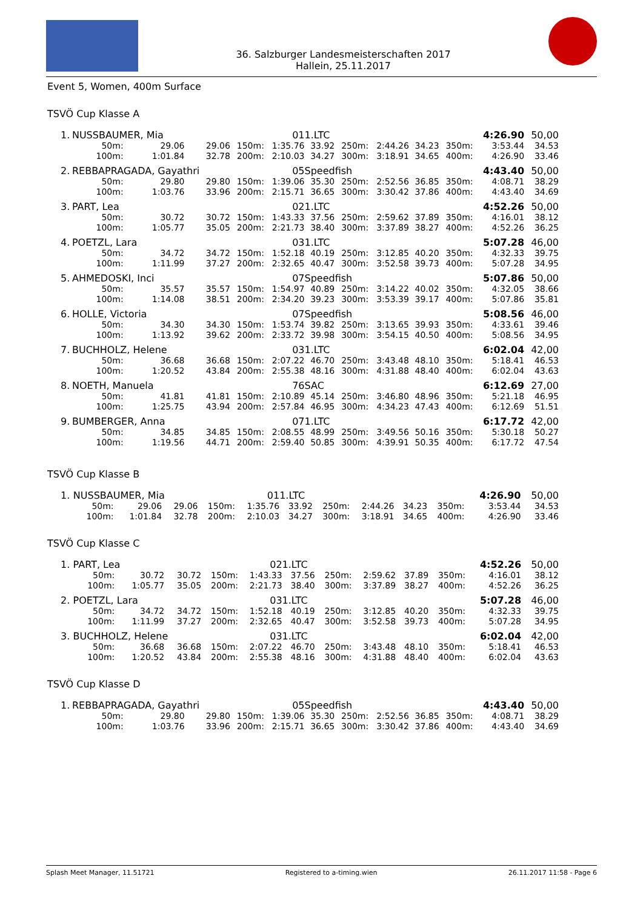36. Salzburger Landesmeisterschaften 2017
Hallein, 25.11.2017
Event 5, Women, 400m Surface
TSVÖ Cup Klasse A
| 1. | NUSSBAUMER, Mia | | | | 01 | 1.LTC | | | | | 4:26.90 | 50,00 |
| | 50m: | 29.06 | 29.06 | 150m: | 1:35.76 | 33.92 | 250m: | 2:44.26 | 34.23 | 350m: | 3:53.44 | 34.53 |
| | 100m: | 1:01.84 | 32.78 | 200m: | 2:10.03 | 34.27 | 300m: | 3:18.91 | 34.65 | 400m: | 4:26.90 | 33.46 |
| 2. | REBBAPRAGADA, Gayathri | | | | 05 | Speedfish | | | | | 4:43.40 | 50,00 |
| | 50m: | 29.80 | 29.80 | 150m: | 1:39.06 | 35.30 | 250m: | 2:52.56 | 36.85 | 350m: | 4:08.71 | 38.29 |
| | 100m: | 1:03.76 | 33.96 | 200m: | 2:15.71 | 36.65 | 300m: | 3:30.42 | 37.86 | 400m: | 4:43.40 | 34.69 |
| 3. | PART, Lea | | | | 02 | 1.LTC | | | | | 4:52.26 | 50,00 |
| | 50m: | 30.72 | 30.72 | 150m: | 1:43.33 | 37.56 | 250m: | 2:59.62 | 37.89 | 350m: | 4:16.01 | 38.12 |
| | 100m: | 1:05.77 | 35.05 | 200m: | 2:21.73 | 38.40 | 300m: | 3:37.89 | 38.27 | 400m: | 4:52.26 | 36.25 |
| 4. | POETZL, Lara | | | | 03 | 1.LTC | | | | | 5:07.28 | 46,00 |
| | 50m: | 34.72 | 34.72 | 150m: | 1:52.18 | 40.19 | 250m: | 3:12.85 | 40.20 | 350m: | 4:32.33 | 39.75 |
| | 100m: | 1:11.99 | 37.27 | 200m: | 2:32.65 | 40.47 | 300m: | 3:52.58 | 39.73 | 400m: | 5:07.28 | 34.95 |
| 5. | AHMEDOSKI, Inci | | | | 07 | Speedfish | | | | | 5:07.86 | 50,00 |
| | 50m: | 35.57 | 35.57 | 150m: | 1:54.97 | 40.89 | 250m: | 3:14.22 | 40.02 | 350m: | 4:32.05 | 38.66 |
| | 100m: | 1:14.08 | 38.51 | 200m: | 2:34.20 | 39.23 | 300m: | 3:53.39 | 39.17 | 400m: | 5:07.86 | 35.81 |
| 6. | HOLLE, Victoria | | | | 07 | Speedfish | | | | | 5:08.56 | 46,00 |
| | 50m: | 34.30 | 34.30 | 150m: | 1:53.74 | 39.82 | 250m: | 3:13.65 | 39.93 | 350m: | 4:33.61 | 39.46 |
| | 100m: | 1:13.92 | 39.62 | 200m: | 2:33.72 | 39.98 | 300m: | 3:54.15 | 40.50 | 400m: | 5:08.56 | 34.95 |
| 7. | BUCHHOLZ, Helene | | | | 03 | 1.LTC | | | | | 6:02.04 | 42,00 |
| | 50m: | 36.68 | 36.68 | 150m: | 2:07.22 | 46.70 | 250m: | 3:43.48 | 48.10 | 350m: | 5:18.41 | 46.53 |
| | 100m: | 1:20.52 | 43.84 | 200m: | 2:55.38 | 48.16 | 300m: | 4:31.88 | 48.40 | 400m: | 6:02.04 | 43.63 |
| 8. | NOETH, Manuela | | | | 76 | SAC | | | | | 6:12.69 | 27,00 |
| | 50m: | 41.81 | 41.81 | 150m: | 2:10.89 | 45.14 | 250m: | 3:46.80 | 48.96 | 350m: | 5:21.18 | 46.95 |
| | 100m: | 1:25.75 | 43.94 | 200m: | 2:57.84 | 46.95 | 300m: | 4:34.23 | 47.43 | 400m: | 6:12.69 | 51.51 |
| 9. | BUMBERGER, Anna | | | | 07 | 1.LTC | | | | | 6:17.72 | 42,00 |
| | 50m: | 34.85 | 34.85 | 150m: | 2:08.55 | 48.99 | 250m: | 3:49.56 | 50.16 | 350m: | 5:30.18 | 50.27 |
| | 100m: | 1:19.56 | 44.71 | 200m: | 2:59.40 | 50.85 | 300m: | 4:39.91 | 50.35 | 400m: | 6:17.72 | 47.54 |
TSVÖ Cup Klasse B
| 1. | NUSSBAUMER, Mia | | | | 01 | 1.LTC | | | | | 4:26.90 | 50,00 |
| | 50m: | 29.06 | 29.06 | 150m: | 1:35.76 | 33.92 | 250m: | 2:44.26 | 34.23 | 350m: | 3:53.44 | 34.53 |
| | 100m: | 1:01.84 | 32.78 | 200m: | 2:10.03 | 34.27 | 300m: | 3:18.91 | 34.65 | 400m: | 4:26.90 | 33.46 |
TSVÖ Cup Klasse C
| 1. | PART, Lea | | | | 02 | 1.LTC | | | | | 4:52.26 | 50,00 |
| | 50m: | 30.72 | 30.72 | 150m: | 1:43.33 | 37.56 | 250m: | 2:59.62 | 37.89 | 350m: | 4:16.01 | 38.12 |
| | 100m: | 1:05.77 | 35.05 | 200m: | 2:21.73 | 38.40 | 300m: | 3:37.89 | 38.27 | 400m: | 4:52.26 | 36.25 |
| 2. | POETZL, Lara | | | | 03 | 1.LTC | | | | | 5:07.28 | 46,00 |
| | 50m: | 34.72 | 34.72 | 150m: | 1:52.18 | 40.19 | 250m: | 3:12.85 | 40.20 | 350m: | 4:32.33 | 39.75 |
| | 100m: | 1:11.99 | 37.27 | 200m: | 2:32.65 | 40.47 | 300m: | 3:52.58 | 39.73 | 400m: | 5:07.28 | 34.95 |
| 3. | BUCHHOLZ, Helene | | | | 03 | 1.LTC | | | | | 6:02.04 | 42,00 |
| | 50m: | 36.68 | 36.68 | 150m: | 2:07.22 | 46.70 | 250m: | 3:43.48 | 48.10 | 350m: | 5:18.41 | 46.53 |
| | 100m: | 1:20.52 | 43.84 | 200m: | 2:55.38 | 48.16 | 300m: | 4:31.88 | 48.40 | 400m: | 6:02.04 | 43.63 |
TSVÖ Cup Klasse D
| 1. | REBBAPRAGADA, Gayathri | | | | 05 | Speedfish | | | | | 4:43.40 | 50,00 |
| | 50m: | 29.80 | 29.80 | 150m: | 1:39.06 | 35.30 | 250m: | 2:52.56 | 36.85 | 350m: | 4:08.71 | 38.29 |
| | 100m: | 1:03.76 | 33.96 | 200m: | 2:15.71 | 36.65 | 300m: | 3:30.42 | 37.86 | 400m: | 4:43.40 | 34.69 |
Splash Meet Manager, 11.51721 Registered to a-timing.wien 26.11.2017 11:58 - Page 6